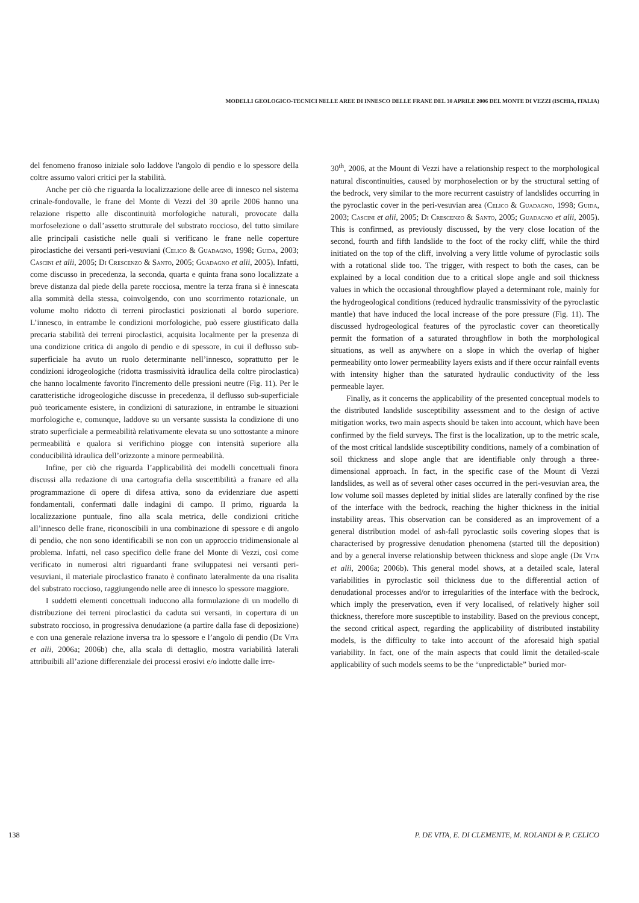MODELLI GEOLOGICO-TECNICI NELLE AREE DI INNESCO DELLE FRANE DEL 30 APRILE 2006 DEL MONTE DI VEZZI (ISCHIA, ITALIA)
del fenomeno franoso iniziale solo laddove l'angolo di pendio e lo spessore della coltre assumo valori critici per la stabilità.
Anche per ciò che riguarda la localizzazione delle aree di innesco nel sistema crinale-fondovalle, le frane del Monte di Vezzi del 30 aprile 2006 hanno una relazione rispetto alle discontinuità morfologiche naturali, provocate dalla morfoselezione o dall’assetto strutturale del substrato roccioso, del tutto similare alle principali casistiche nelle quali si verificano le frane nelle coperture piroclastiche dei versanti peri-vesuviani (Celico & Guadagno, 1998; Guida, 2003; Cascini et alii, 2005; Di Crescenzo & Santo, 2005; Guadagno et alii, 2005). Infatti, come discusso in precedenza, la seconda, quarta e quinta frana sono localizzate a breve distanza dal piede della parete rocciosa, mentre la terza frana si è innescata alla sommità della stessa, coinvolgendo, con uno scorrimento rotazionale, un volume molto ridotto di terreni piroclastici posizionati al bordo superiore. L’innesco, in entrambe le condizioni morfologiche, può essere giustificato dalla precaria stabilità dei terreni piroclastici, acquisita localmente per la presenza di una condizione critica di angolo di pendio e di spessore, in cui il deflusso sub-superficiale ha avuto un ruolo determinante nell’innesco, soprattutto per le condizioni idrogeologiche (ridotta trasmissività idraulica della coltre piroclastica) che hanno localmente favorito l'incremento delle pressioni neutre (Fig. 11). Per le caratteristiche idrogeologiche discusse in precedenza, il deflusso sub-superficiale può teoricamente esistere, in condizioni di saturazione, in entrambe le situazioni morfologiche e, comunque, laddove su un versante sussista la condizione di uno strato superficiale a permeabilità relativamente elevata su uno sottostante a minore permeabilità e qualora si verifichino piogge con intensità superiore alla conducibilità idraulica dell’orizzonte a minore permeabilità.
Infine, per ciò che riguarda l’applicabilità dei modelli concettuali finora discussi alla redazione di una cartografia della suscettibilità a franare ed alla programmazione di opere di difesa attiva, sono da evidenziare due aspetti fondamentali, confermati dalle indagini di campo. Il primo, riguarda la localizzazione puntuale, fino alla scala metrica, delle condizioni critiche all’innesco delle frane, riconoscibili in una combinazione di spessore e di angolo di pendio, che non sono identificabili se non con un approccio tridimensionale al problema. Infatti, nel caso specifico delle frane del Monte di Vezzi, così come verificato in numerosi altri riguardanti frane sviluppatesi nei versanti peri-vesuviani, il materiale piroclastico franato è confinato lateralmente da una risalita del substrato roccioso, raggiungendo nelle aree di innesco lo spessore maggiore.
I suddetti elementi concettuali inducono alla formulazione di un modello di distribuzione dei terreni piroclastici da caduta sui versanti, in copertura di un substrato roccioso, in progressiva denudazione (a partire dalla fase di deposizione) e con una generale relazione inversa tra lo spessore e l’angolo di pendio (De Vita et alii, 2006a; 2006b) che, alla scala di dettaglio, mostra variabilità laterali attribuibili all’azione differenziale dei processi erosivi e/o indotte dalle irre-
30<sup>th</sup>, 2006, at the Mount di Vezzi have a relationship respect to the morphological natural discontinuities, caused by morphoselection or by the structural setting of the bedrock, very similar to the more recurrent casuistry of landslides occurring in the pyroclastic cover in the peri-vesuvian area (Celico & Guadagno, 1998; Guida, 2003; Cascini et alii, 2005; Di Crescenzo & Santo, 2005; Guadagno et alii, 2005). This is confirmed, as previously discussed, by the very close location of the second, fourth and fifth landslide to the foot of the rocky cliff, while the third initiated on the top of the cliff, involving a very little volume of pyroclastic soils with a rotational slide too. The trigger, with respect to both the cases, can be explained by a local condition due to a critical slope angle and soil thickness values in which the occasional throughflow played a determinant role, mainly for the hydrogeological conditions (reduced hydraulic transmissivity of the pyroclastic mantle) that have induced the local increase of the pore pressure (Fig. 11). The discussed hydrogeological features of the pyroclastic cover can theoretically permit the formation of a saturated throughflow in both the morphological situations, as well as anywhere on a slope in which the overlap of higher permeability onto lower permeability layers exists and if there occur rainfall events with intensity higher than the saturated hydraulic conductivity of the less permeable layer.
Finally, as it concerns the applicability of the presented conceptual models to the distributed landslide susceptibility assessment and to the design of active mitigation works, two main aspects should be taken into account, which have been confirmed by the field surveys. The first is the localization, up to the metric scale, of the most critical landslide susceptibility conditions, namely of a combination of soil thickness and slope angle that are identifiable only through a three-dimensional approach. In fact, in the specific case of the Mount di Vezzi landslides, as well as of several other cases occurred in the peri-vesuvian area, the low volume soil masses depleted by initial slides are laterally confined by the rise of the interface with the bedrock, reaching the higher thickness in the initial instability areas. This observation can be considered as an improvement of a general distribution model of ash-fall pyroclastic soils covering slopes that is characterised by progressive denudation phenomena (started till the deposition) and by a general inverse relationship between thickness and slope angle (De Vita et alii, 2006a; 2006b). This general model shows, at a detailed scale, lateral variabilities in pyroclastic soil thickness due to the differential action of denudational processes and/or to irregularities of the interface with the bedrock, which imply the preservation, even if very localised, of relatively higher soil thickness, therefore more susceptible to instability. Based on the previous concept, the second critical aspect, regarding the applicability of distributed instability models, is the difficulty to take into account of the aforesaid high spatial variability. In fact, one of the main aspects that could limit the detailed-scale applicability of such models seems to be the “unpredictable” buried mor-
138 P. DE VITA, E. DI CLEMENTE, M. ROLANDI & P. CELICO